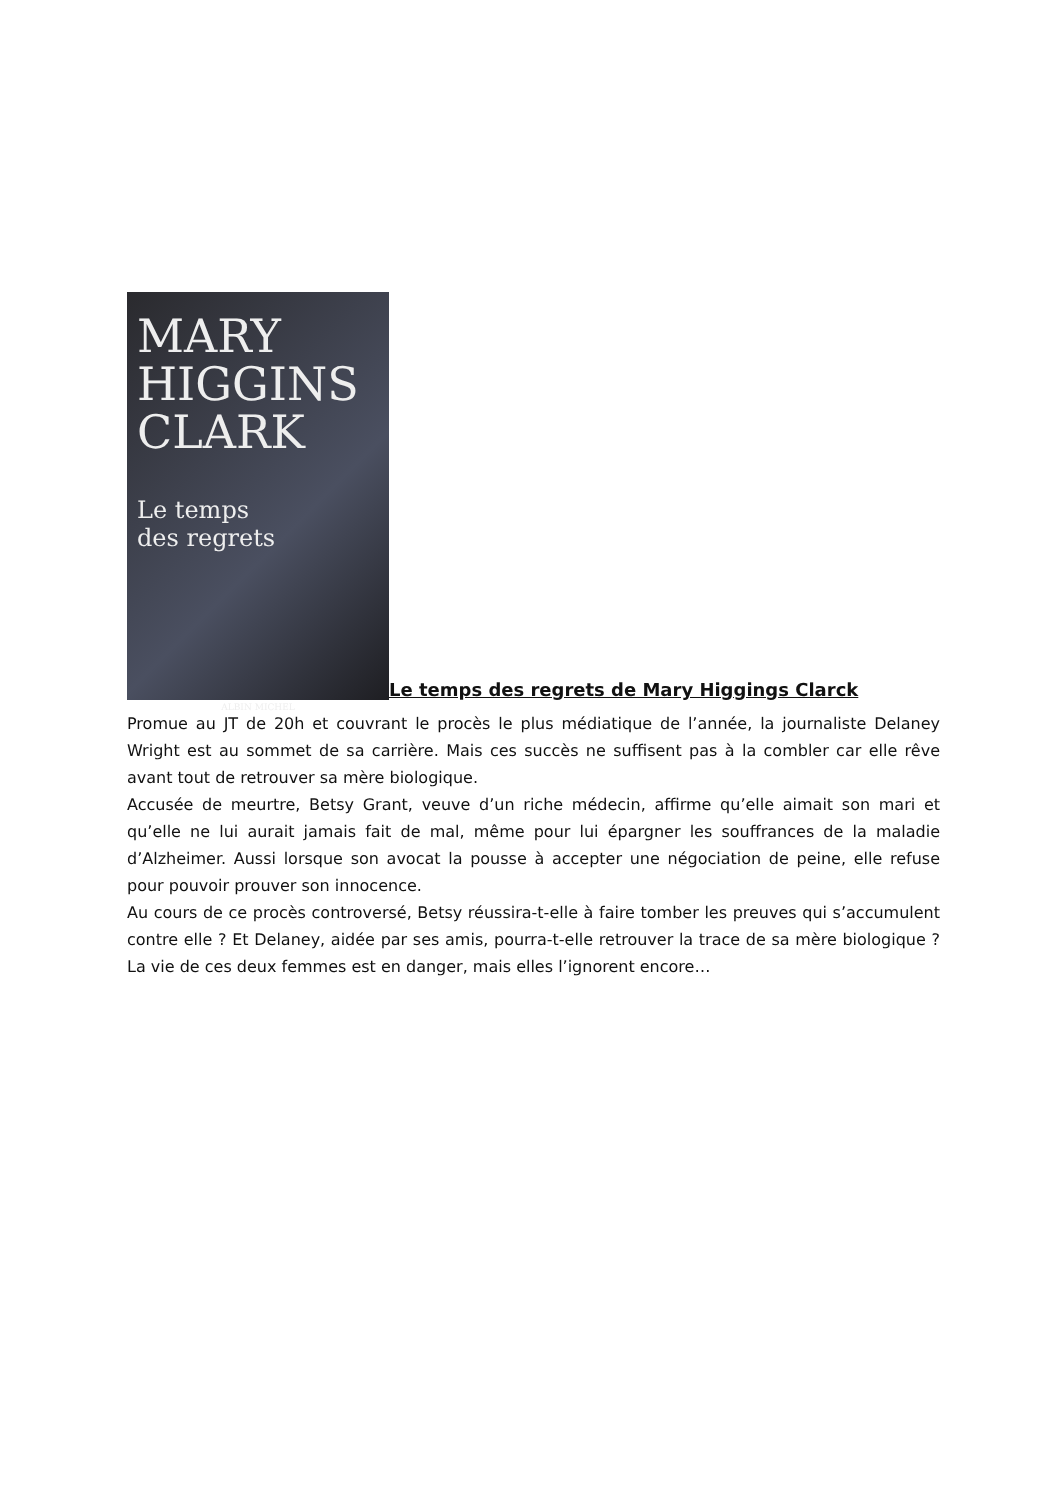MARY
HIGGINS
CLARK
Le temps
des regrets
ALBIN MICHEL
Le temps des regrets de Mary Higgings Clarck
Promue au JT de 20h et couvrant le procès le plus médiatique de l’année, la journaliste Delaney Wright est au sommet de sa carrière. Mais ces succès ne suffisent pas à la combler car elle rêve avant tout de retrouver sa mère biologique.
Accusée de meurtre, Betsy Grant, veuve d’un riche médecin, affirme qu’elle aimait son mari et qu’elle ne lui aurait jamais fait de mal, même pour lui épargner les souffrances de la maladie d’Alzheimer. Aussi lorsque son avocat la pousse à accepter une négociation de peine, elle refuse pour pouvoir prouver son innocence.
Au cours de ce procès controversé, Betsy réussira-t-elle à faire tomber les preuves qui s’accumulent contre elle ? Et Delaney, aidée par ses amis, pourra-t-elle retrouver la trace de sa mère biologique ? La vie de ces deux femmes est en danger, mais elles l’ignorent encore…